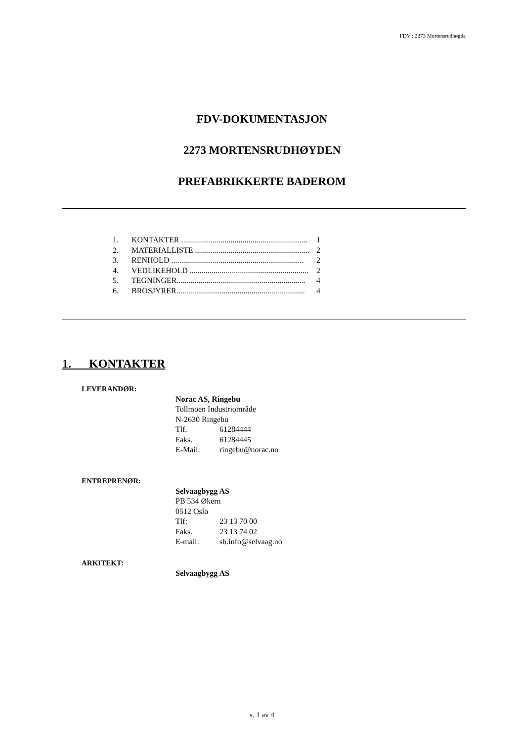FDV : 2273 Mortensrudhøgda
FDV-DOKUMENTASJON
2273 MORTENSRUDHØYDEN
PREFABRIKKERTE BADEROM
1. KONTAKTER ................................................................ 1
2. MATERIALLISTE .......................................................... 2
3. RENHOLD ................................................................... 2
4. VEDLIKEHOLD ............................................................ 2
5. TEGNINGER................................................................. 4
6. BROSJYRER................................................................. 4
1. KONTAKTER
LEVERANDØR:
Norac AS, Ringebu
Tollmoen Industriområde
N-2630 Ringebu
Tlf. 61284444
Faks. 61284445
E-Mail: ringebu@norac.no
ENTREPRENØR:
Selvaagbygg AS
PB 534 Økern
0512 Oslo
Tlf: 23 13 70 00
Faks. 23 13 74 02
E-mail: sb.info@selvaag.no
ARKITEKT:
Selvaagbygg AS
s. 1 av 4